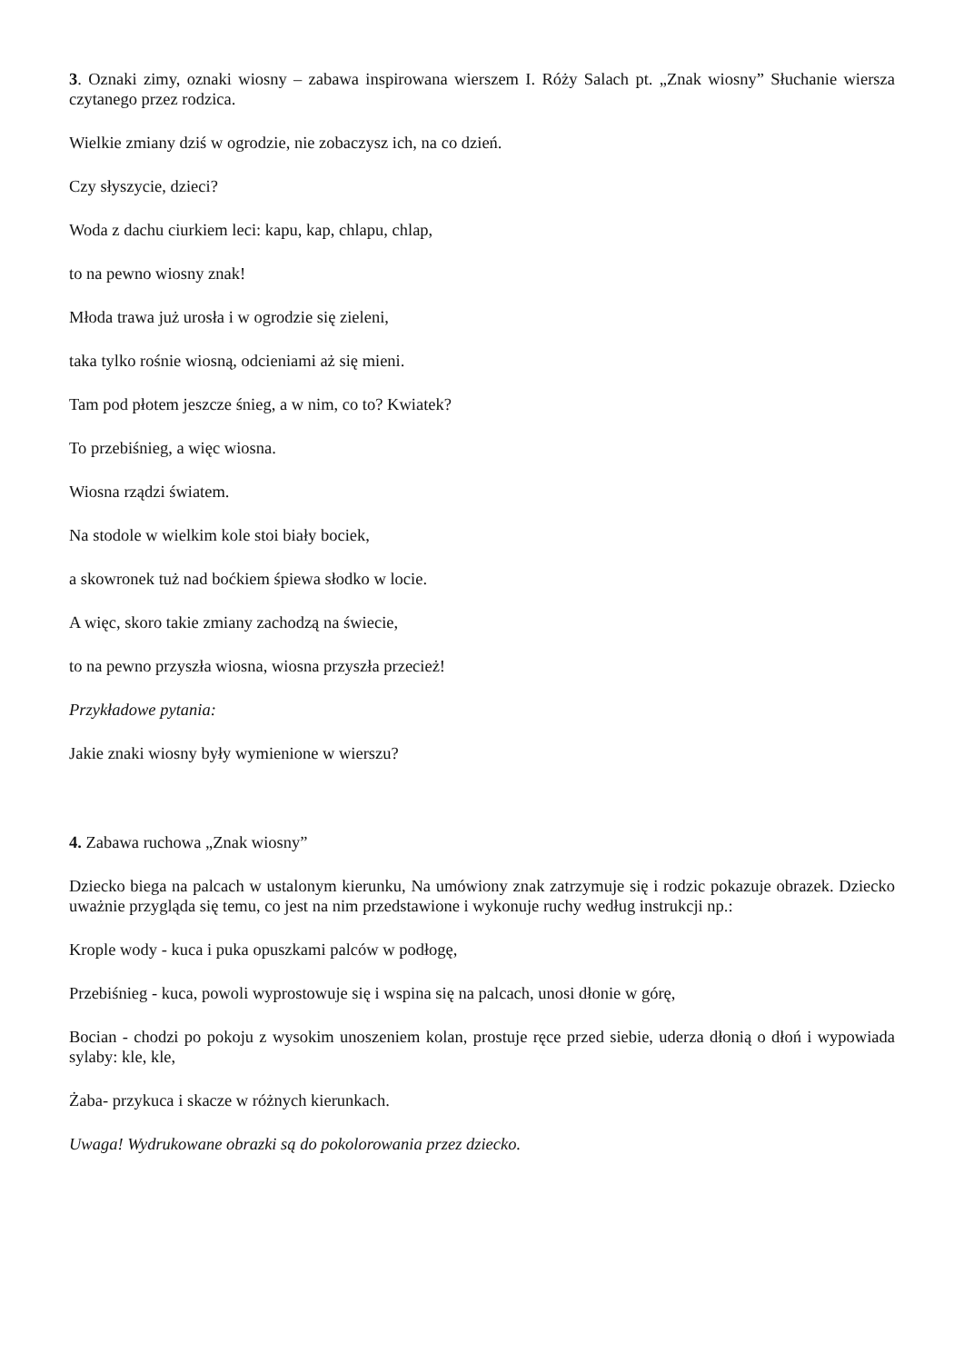3. Oznaki zimy, oznaki wiosny – zabawa inspirowana wierszem I. Róży Salach pt. „Znak wiosny” Słuchanie wiersza czytanego przez rodzica.
Wielkie zmiany dziś w ogrodzie, nie zobaczysz ich, na co dzień.
Czy słyszycie, dzieci?
Woda z dachu ciurkiem leci: kapu, kap, chlapu, chlap,
to na pewno wiosny znak!
Młoda trawa już urosła i w ogrodzie się zieleni,
taka tylko rośnie wiosną, odcieniami aż się mieni.
Tam pod płotem jeszcze śnieg, a w nim, co to? Kwiatek?
To przebiśnieg, a więc wiosna.
Wiosna rządzi światem.
Na stodole w wielkim kole stoi biały bociek,
a skowronek tuż nad boćkiem śpiewa słodko w locie.
A więc, skoro takie zmiany zachodzą na świecie,
to na pewno przyszła wiosna, wiosna przyszła przecież!
Przykładowe pytania:
Jakie znaki wiosny były wymienione w wierszu?
4. Zabawa ruchowa „Znak wiosny”
Dziecko biega na palcach w ustalonym kierunku, Na umówiony znak zatrzymuje się i rodzic pokazuje obrazek. Dziecko uważnie przygląda się temu, co jest na nim przedstawione i wykonuje ruchy według instrukcji np.:
Krople wody - kuca i puka opuszkami palców w podłogę,
Przebiśnieg - kuca, powoli wyprostowuje się i wspina się na palcach, unosi dłonie w górę,
Bocian - chodzi po pokoju z wysokim unoszeniem kolan, prostuje ręce przed siebie, uderza dłonią o dłoń i wypowiada sylaby: kle, kle,
Żaba- przykuca i skacze w różnych kierunkach.
Uwaga! Wydrukowane obrazki są do pokolorowania przez dziecko.